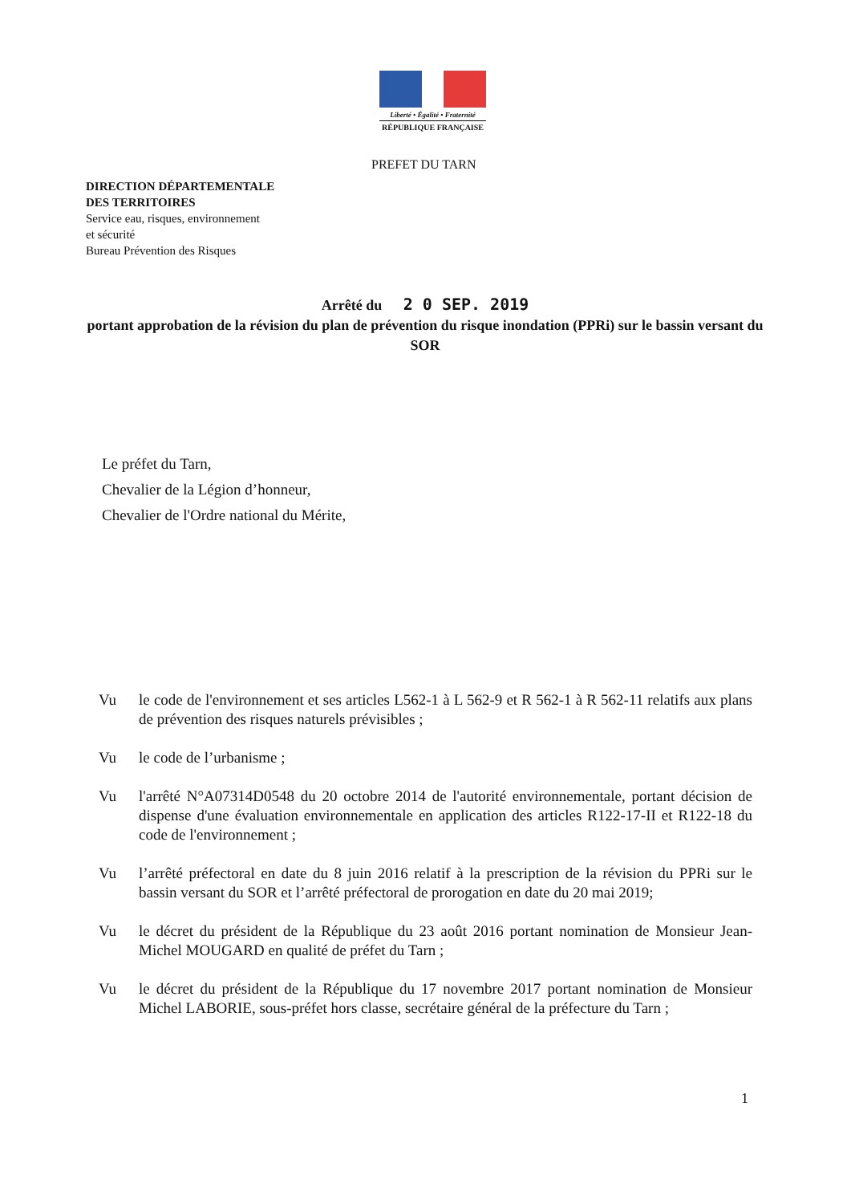Liberté • Égalité • Fraternité
RÉPUBLIQUE FRANÇAISE
PREFET DU TARN
DIRECTION DÉPARTEMENTALE
DES TERRITOIRES
Service eau, risques, environnement
et sécurité
Bureau Prévention des Risques
Arrêté du 2 0 SEP. 2019
portant approbation de la révision du plan de prévention du risque inondation (PPRi) sur le bassin versant du SOR
Le préfet du Tarn,
Chevalier de la Légion d’honneur,
Chevalier de l'Ordre national du Mérite,
Vu le code de l'environnement et ses articles L562-1 à L 562-9 et R 562-1 à R 562-11 relatifs aux plans de prévention des risques naturels prévisibles ;
Vu le code de l’urbanisme ;
Vu l'arrêté N°A07314D0548 du 20 octobre 2014 de l'autorité environnementale, portant décision de dispense d'une évaluation environnementale en application des articles R122-17-II et R122-18 du code de l'environnement ;
Vu l’arrêté préfectoral en date du 8 juin 2016 relatif à la prescription de la révision du PPRi sur le bassin versant du SOR et l’arrêté préfectoral de prorogation en date du 20 mai 2019;
Vu le décret du président de la République du 23 août 2016 portant nomination de Monsieur Jean-Michel MOUGARD en qualité de préfet du Tarn ;
Vu le décret du président de la République du 17 novembre 2017 portant nomination de Monsieur Michel LABORIE, sous-préfet hors classe, secrétaire général de la préfecture du Tarn ;
1